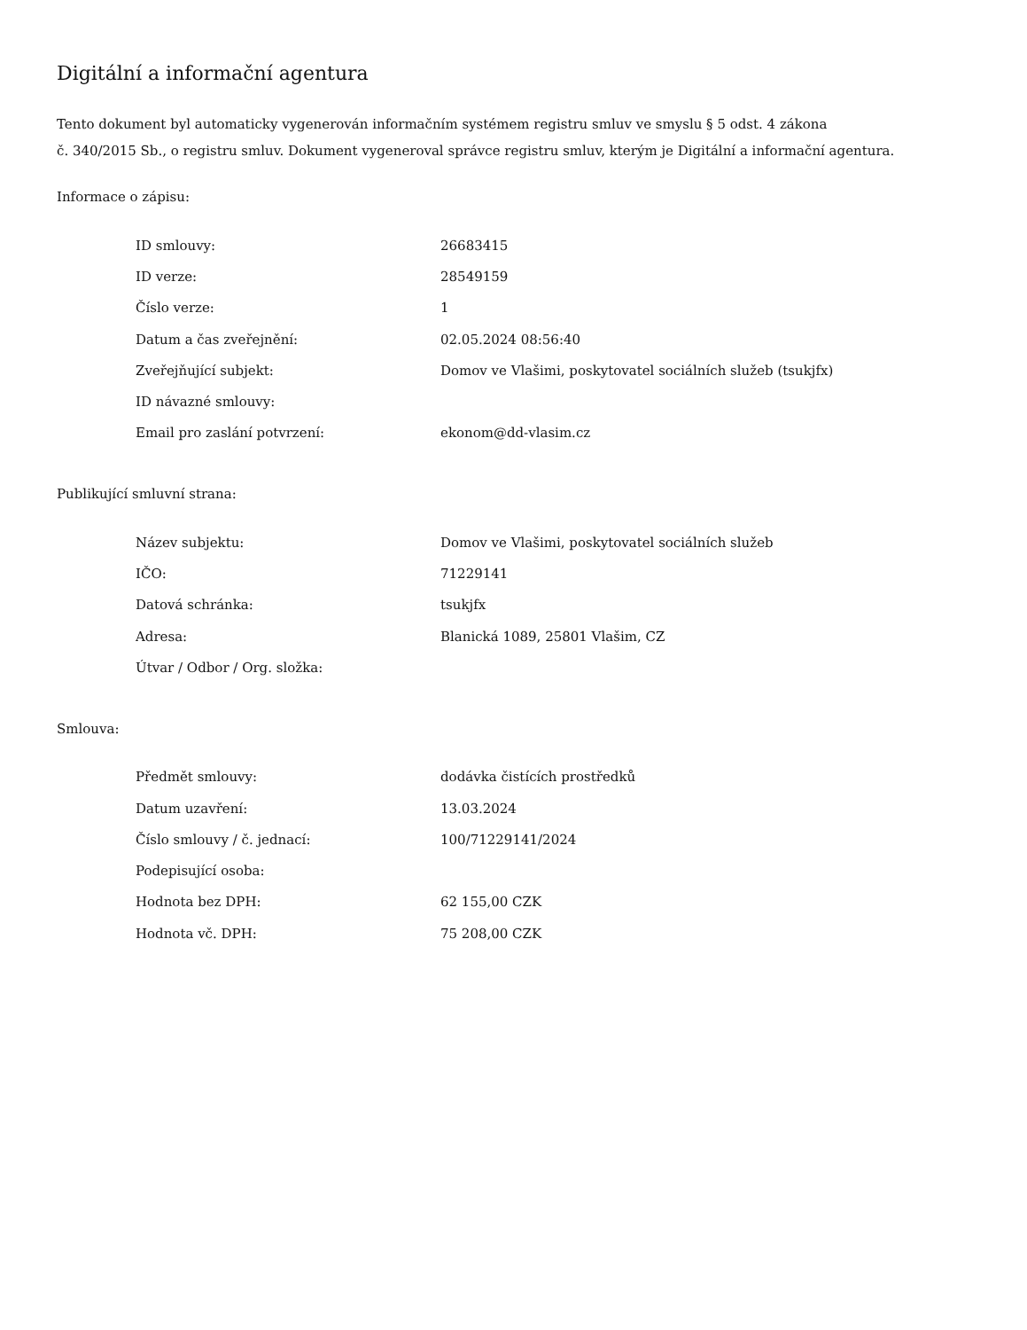Digitální a informační agentura
Tento dokument byl automaticky vygenerován informačním systémem registru smluv ve smyslu § 5 odst. 4 zákona
č. 340/2015 Sb., o registru smluv. Dokument vygeneroval správce registru smluv, kterým je Digitální a informační agentura.
Informace o zápisu:
| ID smlouvy: | 26683415 |
| ID verze: | 28549159 |
| Číslo verze: | 1 |
| Datum a čas zveřejnění: | 02.05.2024 08:56:40 |
| Zveřejňující subjekt: | Domov ve Vlašimi, poskytovatel sociálních služeb (tsukjfx) |
| ID návazné smlouvy: | |
| Email pro zaslání potvrzení: | ekonom@dd-vlasim.cz |
Publikující smluvní strana:
| Název subjektu: | Domov ve Vlašimi, poskytovatel sociálních služeb |
| IČO: | 71229141 |
| Datová schránka: | tsukjfx |
| Adresa: | Blanická 1089, 25801 Vlašim, CZ |
| Útvar / Odbor / Org. složka: | |
Smlouva:
| Předmět smlouvy: | dodávka čistících prostředků |
| Datum uzavření: | 13.03.2024 |
| Číslo smlouvy / č. jednací: | 100/71229141/2024 |
| Podepisující osoba: | |
| Hodnota bez DPH: | 62 155,00 CZK |
| Hodnota vč. DPH: | 75 208,00 CZK |